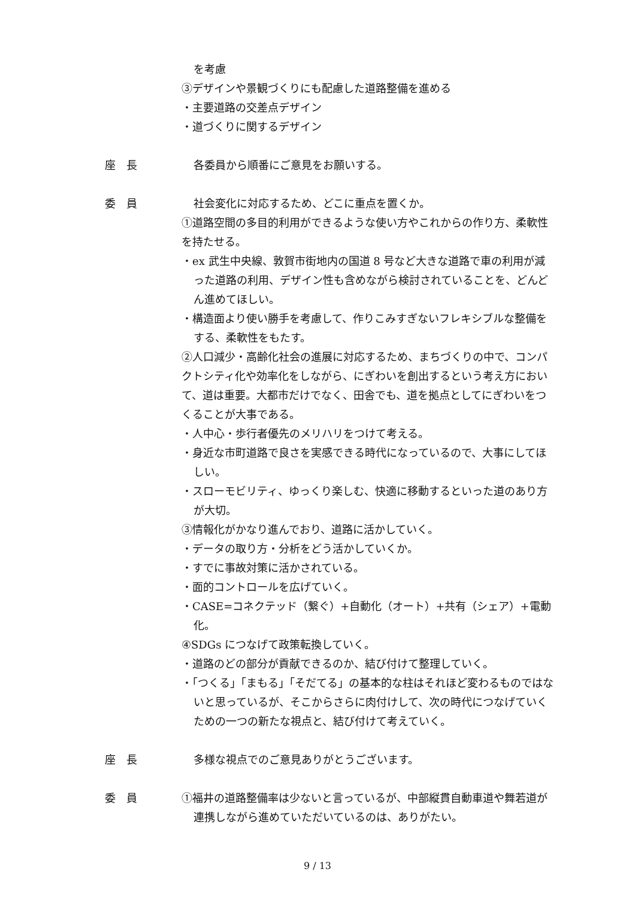を考慮
③デザインや景観づくりにも配慮した道路整備を進める
・主要道路の交差点デザイン
・道づくりに関するデザイン
座　長 各委員から順番にご意見をお願いする。
委　員 社会変化に対応するため、どこに重点を置くか。
①道路空間の多目的利用ができるような使い方やこれからの作り方、柔軟性を持たせる。
・ex 武生中央線、敦賀市街地内の国道 8 号など大きな道路で車の利用が減った道路の利用、デザイン性も含めながら検討されていることを、どんどん進めてほしい。
・構造面より使い勝手を考慮して、作りこみすぎないフレキシブルな整備をする、柔軟性をもたす。
②人口減少・高齢化社会の進展に対応するため、まちづくりの中で、コンパクトシティ化や効率化をしながら、にぎわいを創出するという考え方において、道は重要。大都市だけでなく、田舎でも、道を拠点としてにぎわいをつくることが大事である。
・人中心・歩行者優先のメリハリをつけて考える。
・身近な市町道路で良さを実感できる時代になっているので、大事にしてほしい。
・スローモビリティ、ゆっくり楽しむ、快適に移動するといった道のあり方が大切。
③情報化がかなり進んでおり、道路に活かしていく。
・データの取り方・分析をどう活かしていくか。
・すでに事故対策に活かされている。
・面的コントロールを広げていく。
・CASE=コネクテッド（繋ぐ）+自動化（オート）+共有（シェア）+電動化。
④SDGs につなげて政策転換していく。
・道路のどの部分が貢献できるのか、結び付けて整理していく。
・「つくる」「まもる」「そだてる」の基本的な柱はそれほど変わるものではないと思っているが、そこからさらに肉付けして、次の時代につなげていくための一つの新たな視点と、結び付けて考えていく。
座　長 多様な視点でのご意見ありがとうございます。
委　員 ①福井の道路整備率は少ないと言っているが、中部縦貫自動車道や舞若道が連携しながら進めていただいているのは、ありがたい。
9 / 13